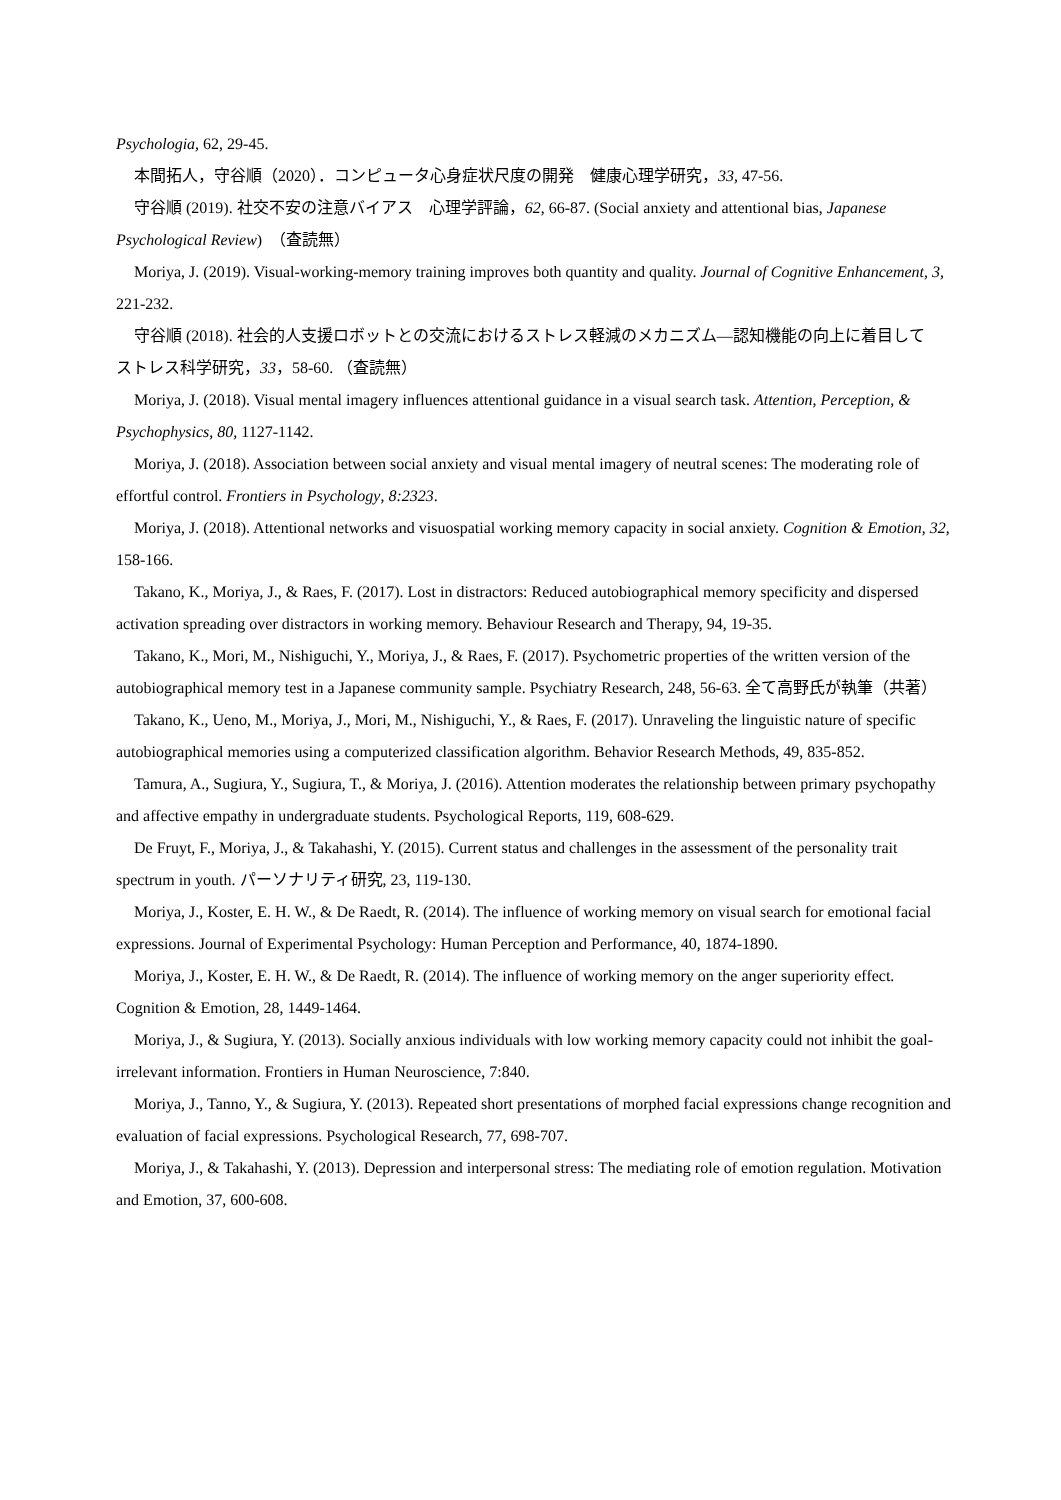Psychologia, 62, 29-45.
本間拓人，守谷順（2020）．コンピュータ心身症状尺度の開発　健康心理学研究，33, 47-56.
守谷順 (2019). 社交不安の注意バイアス　心理学評論，62, 66-87. (Social anxiety and attentional bias, Japanese Psychological Review)　（査読無）
Moriya, J. (2019). Visual-working-memory training improves both quantity and quality. Journal of Cognitive Enhancement, 3, 221-232.
守谷順 (2018). 社会的人支援ロボットとの交流におけるストレス軽減のメカニズム―認知機能の向上に着目して　ストレス科学研究，33，58-60. （査読無）
Moriya, J. (2018). Visual mental imagery influences attentional guidance in a visual search task. Attention, Perception, & Psychophysics, 80, 1127-1142.
Moriya, J. (2018). Association between social anxiety and visual mental imagery of neutral scenes: The moderating role of effortful control. Frontiers in Psychology, 8:2323.
Moriya, J. (2018). Attentional networks and visuospatial working memory capacity in social anxiety. Cognition & Emotion, 32, 158-166.
Takano, K., Moriya, J., & Raes, F. (2017). Lost in distractors: Reduced autobiographical memory specificity and dispersed activation spreading over distractors in working memory. Behaviour Research and Therapy, 94, 19-35.
Takano, K., Mori, M., Nishiguchi, Y., Moriya, J., & Raes, F. (2017). Psychometric properties of the written version of the autobiographical memory test in a Japanese community sample. Psychiatry Research, 248, 56-63. 全て高野氏が執筆（共著）
Takano, K., Ueno, M., Moriya, J., Mori, M., Nishiguchi, Y., & Raes, F. (2017). Unraveling the linguistic nature of specific autobiographical memories using a computerized classification algorithm. Behavior Research Methods, 49, 835-852.
Tamura, A., Sugiura, Y., Sugiura, T., & Moriya, J. (2016). Attention moderates the relationship between primary psychopathy and affective empathy in undergraduate students. Psychological Reports, 119, 608-629.
De Fruyt, F., Moriya, J., & Takahashi, Y. (2015). Current status and challenges in the assessment of the personality trait spectrum in youth. パーソナリティ研究, 23, 119-130.
Moriya, J., Koster, E. H. W., & De Raedt, R. (2014). The influence of working memory on visual search for emotional facial expressions. Journal of Experimental Psychology: Human Perception and Performance, 40, 1874-1890.
Moriya, J., Koster, E. H. W., & De Raedt, R. (2014). The influence of working memory on the anger superiority effect. Cognition & Emotion, 28, 1449-1464.
Moriya, J., & Sugiura, Y. (2013). Socially anxious individuals with low working memory capacity could not inhibit the goal-irrelevant information. Frontiers in Human Neuroscience, 7:840.
Moriya, J., Tanno, Y., & Sugiura, Y. (2013). Repeated short presentations of morphed facial expressions change recognition and evaluation of facial expressions. Psychological Research, 77, 698-707.
Moriya, J., & Takahashi, Y. (2013). Depression and interpersonal stress: The mediating role of emotion regulation. Motivation and Emotion, 37, 600-608.